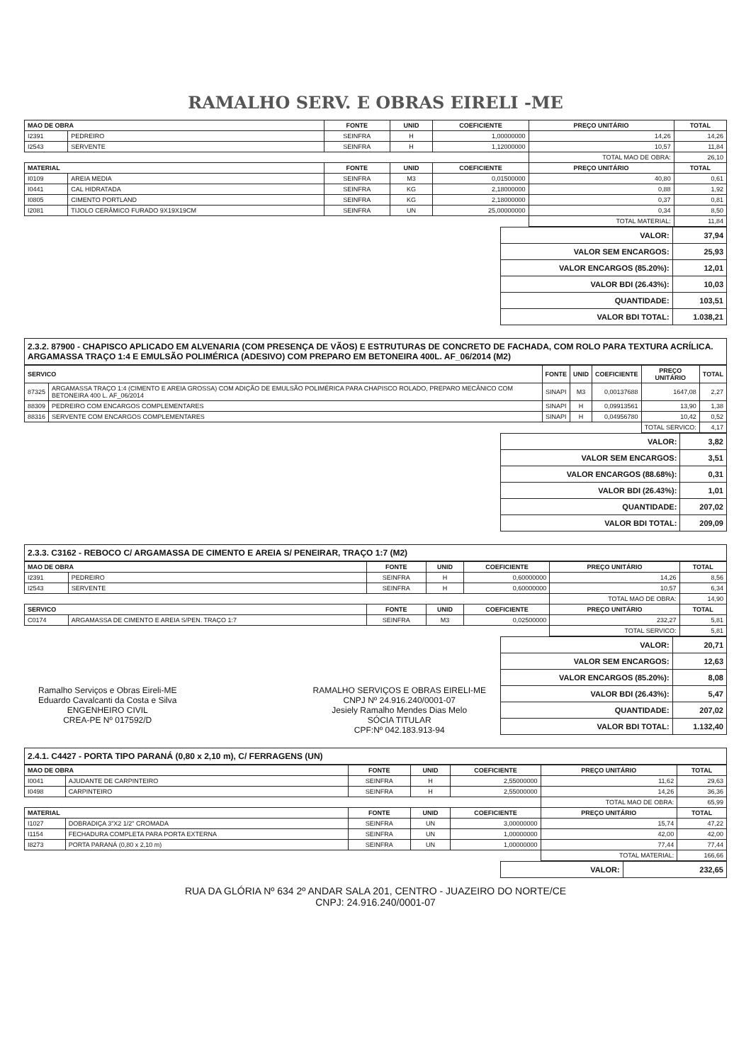RAMALHO SERV. E OBRAS EIRELI -ME
| MAO DE OBRA | | FONTE | UNID | COEFICIENTE | PREÇO UNITÁRIO | TOTAL |
| --- | --- | --- | --- | --- | --- | --- |
| I2391 | PEDREIRO | SEINFRA | H | 1,00000000 | 14,26 | 14,26 |
| I2543 | SERVENTE | SEINFRA | H | 1,12000000 | 10,57 | 11,84 |
| | | | | | TOTAL MAO DE OBRA: | 26,10 |
| MATERIAL | | FONTE | UNID | COEFICIENTE | PREÇO UNITÁRIO | TOTAL |
| I0109 | AREIA MEDIA | SEINFRA | M3 | 0,01500000 | 40,80 | 0,61 |
| I0441 | CAL HIDRATADA | SEINFRA | KG | 2,18000000 | 0,88 | 1,92 |
| I0805 | CIMENTO PORTLAND | SEINFRA | KG | 2,18000000 | 0,37 | 0,81 |
| I2081 | TIJOLO CERÂMICO FURADO 9X19X19CM | SEINFRA | UN | 25,00000000 | 0,34 | 8,50 |
| | | | | | TOTAL MATERIAL: | 11,84 |
| VALOR: | 37,94 |
| VALOR SEM ENCARGOS: | 25,93 |
| VALOR ENCARGOS (85.20%): | 12,01 |
| VALOR BDI (26.43%): | 10,03 |
| QUANTIDADE: | 103,51 |
| VALOR BDI TOTAL: | 1.038,21 |
2.3.2. 87900 - CHAPISCO APLICADO EM ALVENARIA (COM PRESENÇA DE VÃOS) E ESTRUTURAS DE CONCRETO DE FACHADA, COM ROLO PARA TEXTURA ACRÍLICA. ARGAMASSA TRAÇO 1:4 E EMULSÃO POLIMÉRICA (ADESIVO) COM PREPARO EM BETONEIRA 400L. AF_06/2014 (M2)
| SERVICO | | FONTE | UNID | COEFICIENTE | PREÇO UNITÁRIO | TOTAL |
| --- | --- | --- | --- | --- | --- | --- |
| 87325 | ARGAMASSA TRAÇO 1:4 (CIMENTO E AREIA GROSSA) COM ADIÇÃO DE EMULSÃO POLIMÉRICA PARA CHAPISCO ROLADO, PREPARO MECÂNICO COM BETONEIRA 400 L. AF_06/2014 | SINAPI | M3 | 0,00137688 | 1647,08 | 2,27 |
| 88309 | PEDREIRO COM ENCARGOS COMPLEMENTARES | SINAPI | H | 0,09913561 | 13,90 | 1,38 |
| 88316 | SERVENTE COM ENCARGOS COMPLEMENTARES | SINAPI | H | 0,04956780 | 10,42 | 0,52 |
| | | | | | TOTAL SERVICO: | 4,17 |
| VALOR: | 3,82 |
| VALOR SEM ENCARGOS: | 3,51 |
| VALOR ENCARGOS (88.68%): | 0,31 |
| VALOR BDI (26.43%): | 1,01 |
| QUANTIDADE: | 207,02 |
| VALOR BDI TOTAL: | 209,09 |
2.3.3. C3162 - REBOCO C/ ARGAMASSA DE CIMENTO E AREIA S/ PENEIRAR, TRAÇO 1:7 (M2)
| MAO DE OBRA | | FONTE | UNID | COEFICIENTE | PREÇO UNITÁRIO | TOTAL |
| --- | --- | --- | --- | --- | --- | --- |
| I2391 | PEDREIRO | SEINFRA | H | 0,60000000 | 14,26 | 8,56 |
| I2543 | SERVENTE | SEINFRA | H | 0,60000000 | 10,57 | 6,34 |
| | | | | | TOTAL MAO DE OBRA: | 14,90 |
| SERVICO | | FONTE | UNID | COEFICIENTE | PREÇO UNITÁRIO | TOTAL |
| C0174 | ARGAMASSA DE CIMENTO E AREIA S/PEN. TRAÇO 1:7 | SEINFRA | M3 | 0,02500000 | 232,27 | 5,81 |
| | | | | | TOTAL SERVICO: | 5,81 |
Ramalho Serviços e Obras Eireli-ME
Eduardo Cavalcanti da Costa e Silva
ENGENHEIRO CIVIL
CREA-PE Nº 017592/D
RAMALHO SERVIÇOS E OBRAS EIRELI-ME
CNPJ Nº 24.916.240/0001-07
Jesiely Ramalho Mendes Dias Melo
SÓCIA TITULAR
CPF:Nº 042.183.913-94
| VALOR: | 20,71 |
| VALOR SEM ENCARGOS: | 12,63 |
| VALOR ENCARGOS (85.20%): | 8,08 |
| VALOR BDI (26.43%): | 5,47 |
| QUANTIDADE: | 207,02 |
| VALOR BDI TOTAL: | 1.132,40 |
2.4.1. C4427 - PORTA TIPO PARANÁ (0,80 x 2,10 m), C/ FERRAGENS (UN)
| MAO DE OBRA | | FONTE | UNID | COEFICIENTE | PREÇO UNITÁRIO | TOTAL |
| --- | --- | --- | --- | --- | --- | --- |
| I0041 | AJUDANTE DE CARPINTEIRO | SEINFRA | H | 2,55000000 | 11,62 | 29,63 |
| I0498 | CARPINTEIRO | SEINFRA | H | 2,55000000 | 14,26 | 36,36 |
| | | | | | TOTAL MAO DE OBRA: | 65,99 |
| MATERIAL | | FONTE | UNID | COEFICIENTE | PREÇO UNITÁRIO | TOTAL |
| I1027 | DOBRADIÇA 3"X2 1/2" CROMADA | SEINFRA | UN | 3,00000000 | 15,74 | 47,22 |
| I1154 | FECHADURA COMPLETA PARA PORTA EXTERNA | SEINFRA | UN | 1,00000000 | 42,00 | 42,00 |
| I8273 | PORTA PARANÁ (0,80 x 2,10 m) | SEINFRA | UN | 1,00000000 | 77,44 | 77,44 |
| | | | | | TOTAL MATERIAL: | 166,66 |
| VALOR: | 232,65 |
RUA DA GLÓRIA Nº 634 2º ANDAR SALA 201, CENTRO - JUAZEIRO DO NORTE/CE
CNPJ: 24.916.240/0001-07